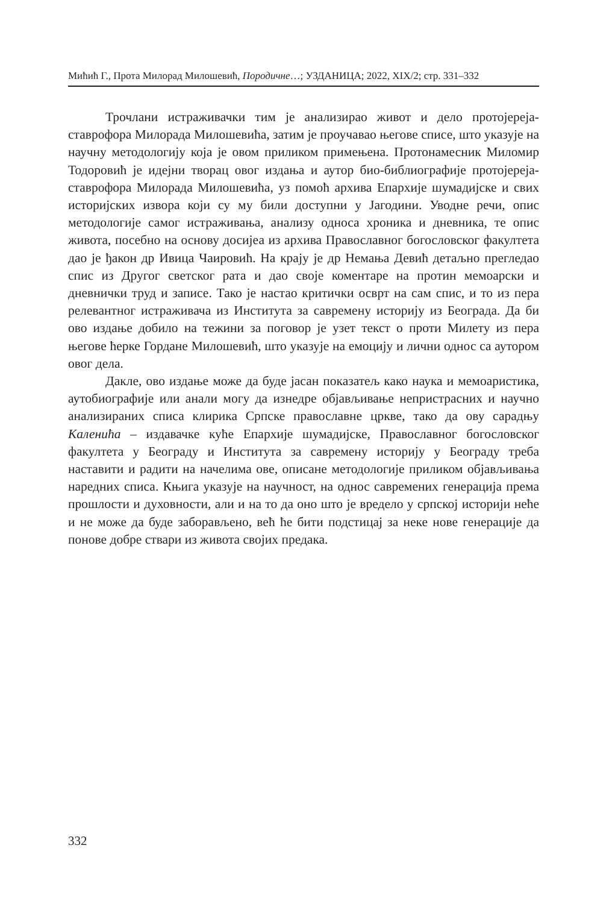Мићић Г., Прота Милорад Милошевић, Породичне…; УЗДАНИЦА; 2022, XIX/2; стр. 331–332
Трочлани истраживачки тим је анализирао живот и дело протојереја-ставрофора Милорада Милошевића, затим је проучавао његове списе, што указује на научну методологију која је овом приликом примењена. Протонамесник Миломир Тодоровић је идејни творац овог издања и аутор био-библиографије протојереја-ставрофора Милорада Милошевића, уз помоћ архива Епархије шумадијске и свих историјских извора који су му били доступни у Јагодини. Уводне речи, опис методологије самог истраживања, анализу односа хроника и дневника, те опис живота, посебно на основу досијеа из архива Православног богословског факултета дао је ђакон др Ивица Чаировић. На крају је др Немања Девић детаљно прегледао спис из Другог светског рата и дао своје коментаре на протин мемоарски и дневнички труд и записе. Тако је настао критички осврт на сам спис, и то из пера релевантног истраживача из Института за савремену историју из Београда. Да би ово издање добило на тежини за поговор је узет текст о проти Милету из пера његове ћерке Гордане Милошевић, што указује на емоцију и лични однос са аутором овог дела.
Дакле, ово издање може да буде јасан показатељ како наука и мемоаристика, аутобиографије или анали могу да изнедре објављивање непристрасних и научно анализираних списа клирика Српске православне цркве, тако да ову сарадњу Каленића – издавачке куће Епархије шумадијске, Православног богословског факултета у Београду и Института за савремену историју у Београду треба наставити и радити на начелима ове, описане методологије приликом објављивања наредних списа. Књига указује на научност, на однос савремених генерација према прошлости и духовности, али и на то да оно што је вредело у српској историји неће и не може да буде заборављено, већ ће бити подстицај за неке нове генерације да понове добре ствари из живота својих предака.
332